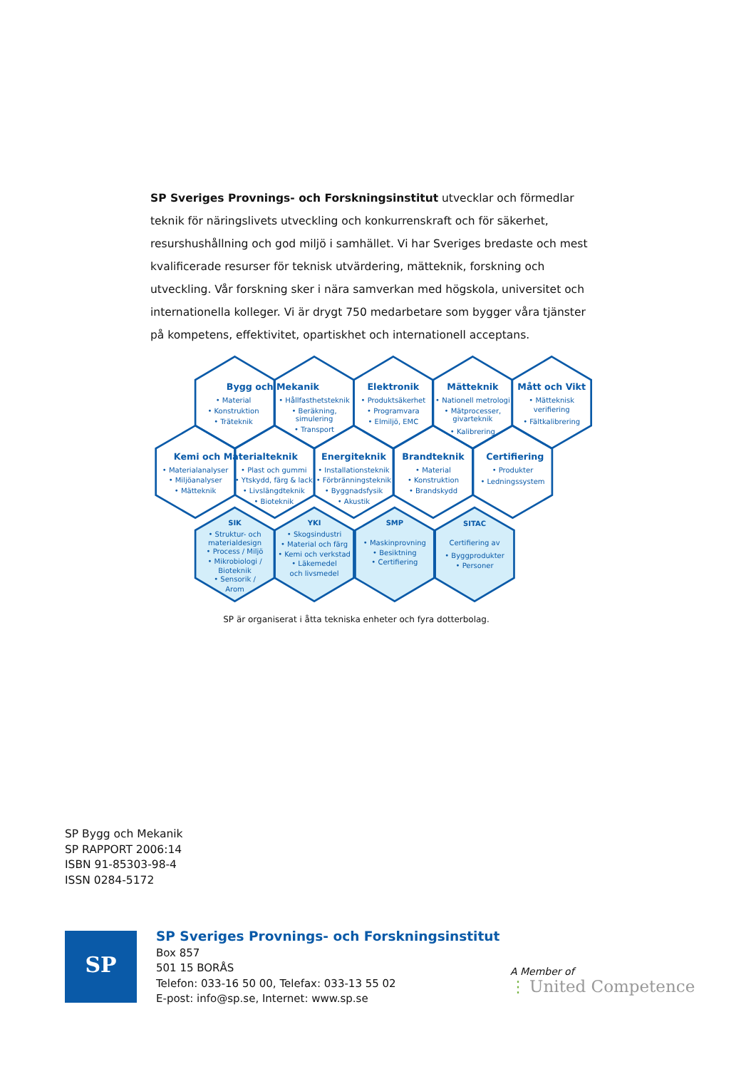SP Sveriges Provnings- och Forskningsinstitut utvecklar och förmedlar teknik för näringslivets utveckling och konkurrenskraft och för säkerhet, resurshushållning och god miljö i samhället. Vi har Sveriges bredaste och mest kvalificerade resurser för teknisk utvärdering, mätteknik, forskning och utveckling. Vår forskning sker i nära samverkan med högskola, universitet och internationella kolleger. Vi är drygt 750 medarbetare som bygger våra tjänster på kompetens, effektivitet, opartiskhet och internationell acceptans.
Bygg och Mekanik
Elektronik
Mätteknik
Mått och Vikt
• Material
• Konstruktion
• Träteknik
• Hållfasthetsteknik
• Beräkning,
simulering
• Transport
• Produktsäkerhet
• Programvara
• Elmiljö, EMC
• Nationell metrologi
• Mätprocesser,
givarteknik
• Kalibrering
• Mätteknisk
verifiering
• Fältkalibrering
Kemi och Materialteknik
Energiteknik
Brandteknik
Certifiering
• Materialanalyser
• Miljöanalyser
• Mätteknik
• Plast och gummi
• Ytskydd, färg & lack
• Livslängdteknik
• Bioteknik
• Installationsteknik
• Förbränningsteknik
• Byggnadsfysik
• Akustik
• Material
• Konstruktion
• Brandskydd
• Produkter
• Ledningssystem
SIK
YKI
SMP
SITAC
• Struktur- och
materialdesign
• Process / Miljö
• Mikrobiologi /
Bioteknik
• Sensorik /
Arom
• Skogsindustri
• Material och färg
• Kemi och verkstad
• Läkemedel
och livsmedel
• Maskinprovning
• Besiktning
• Certifiering
Certifiering av
• Byggprodukter
• Personer
SP är organiserat i åtta tekniska enheter och fyra dotterbolag.
SP Bygg och Mekanik
SP RAPPORT 2006:14
ISBN 91-85303-98-4
ISSN 0284-5172
SP
SP Sveriges Provnings- och Forskningsinstitut
Box 857
501 15 BORÅS
Telefon: 033-16 50 00, Telefax: 033-13 55 02
E-post: info@sp.se, Internet: www.sp.se
A Member of
⋮ United Competence